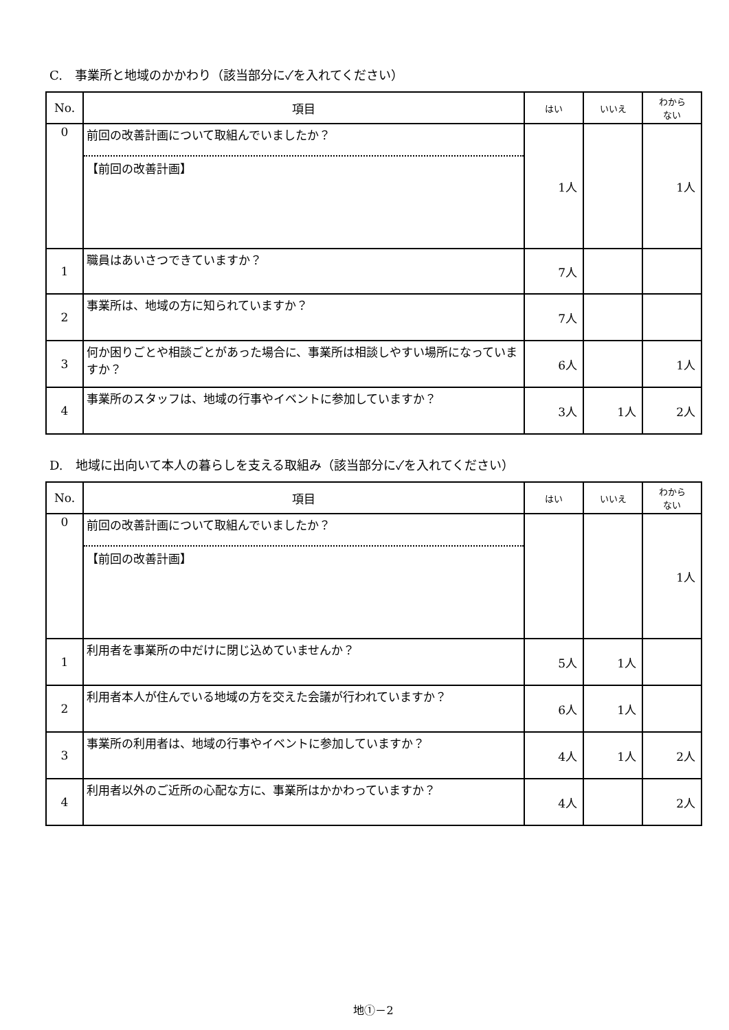C.　事業所と地域のかかわり（該当部分に✓を入れてください）
| No. | 項目 | はい | いいえ | わから ない |
| --- | --- | --- | --- | --- |
| 0 | 前回の改善計画について取組んでいましたか？ 【前回の改善計画】 | 1人 | | 1人 |
| 1 | 職員はあいさつできていますか？ | 7人 | | |
| 2 | 事業所は、地域の方に知られていますか？ | 7人 | | |
| 3 | 何か困りごとや相談ごとがあった場合に、事業所は相談しやすい場所になっていますか？ | 6人 | | 1人 |
| 4 | 事業所のスタッフは、地域の行事やイベントに参加していますか？ | 3人 | 1人 | 2人 |
D.　地域に出向いて本人の暮らしを支える取組み（該当部分に✓を入れてください）
| No. | 項目 | はい | いいえ | わから ない |
| --- | --- | --- | --- | --- |
| 0 | 前回の改善計画について取組んでいましたか？ 【前回の改善計画】 | | | 1人 |
| 1 | 利用者を事業所の中だけに閉じ込めていませんか？ | 5人 | 1人 | |
| 2 | 利用者本人が住んでいる地域の方を交えた会議が行われていますか？ | 6人 | 1人 | |
| 3 | 事業所の利用者は、地域の行事やイベントに参加していますか？ | 4人 | 1人 | 2人 |
| 4 | 利用者以外のご近所の心配な方に、事業所はかかわっていますか？ | 4人 | | 2人 |
地①－2